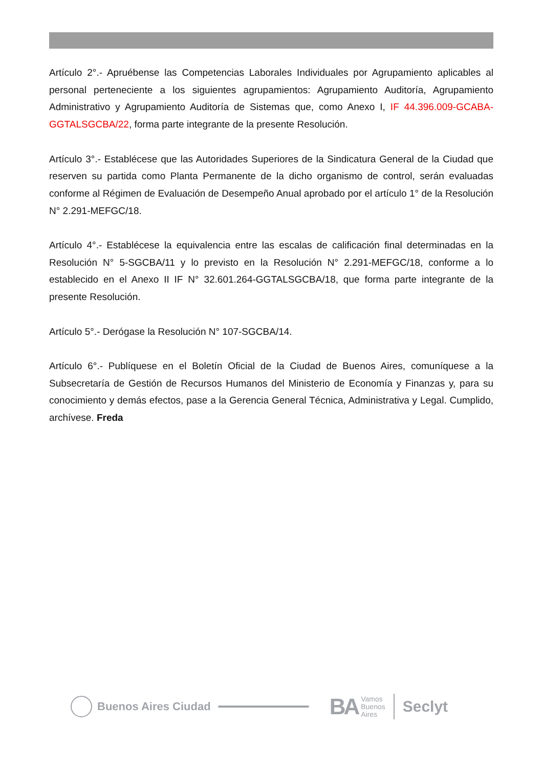Artículo 2°.- Apruébense las Competencias Laborales Individuales por Agrupamiento aplicables al personal perteneciente a los siguientes agrupamientos: Agrupamiento Auditoría, Agrupamiento Administrativo y Agrupamiento Auditoría de Sistemas que, como Anexo I, IF 44.396.009-GCABA-GGTALSGCBA/22, forma parte integrante de la presente Resolución.
Artículo 3°.- Establécese que las Autoridades Superiores de la Sindicatura General de la Ciudad que reserven su partida como Planta Permanente de la dicho organismo de control, serán evaluadas conforme al Régimen de Evaluación de Desempeño Anual aprobado por el artículo 1° de la Resolución N° 2.291-MEFGC/18.
Artículo 4°.- Establécese la equivalencia entre las escalas de calificación final determinadas en la Resolución N° 5-SGCBA/11 y lo previsto en la Resolución N° 2.291-MEFGC/18, conforme a lo establecido en el Anexo II IF N° 32.601.264-GGTALSGCBA/18, que forma parte integrante de la presente Resolución.
Artículo 5°.- Derógase la Resolución N° 107-SGCBA/14.
Artículo 6°.- Publíquese en el Boletín Oficial de la Ciudad de Buenos Aires, comuníquese a la Subsecretaría de Gestión de Recursos Humanos del Ministerio de Economía y Finanzas y, para su conocimiento y demás efectos, pase a la Gerencia General Técnica, Administrativa y Legal. Cumplido, archívese. Freda
Buenos Aires Ciudad
BA Vamos
Buenos
Aires
Seclyt